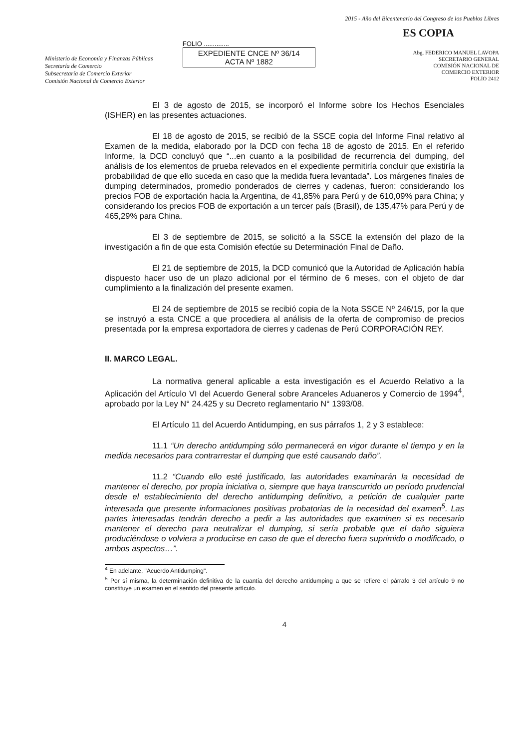Ministerio de Economía y Finanzas Públicas
Secretaría de Comercio
Subsecretaría de Comercio Exterior
Comisión Nacional de Comercio Exterior
FOLIO ..............
EXPEDIENTE CNCE Nº 36/14
ACTA Nº 1882
2015 - Año del Bicentenario del Congreso de los Pueblos Libres
ES COPIA
Abg. FEDERICO MANUEL LAVOPA
SECRETARIO GENERAL
COMISIÓN NACIONAL DE
COMERCIO EXTERIOR
FOLIO 2412
El 3 de agosto de 2015, se incorporó el Informe sobre los Hechos Esenciales (ISHER) en las presentes actuaciones.
El 18 de agosto de 2015, se recibió de la SSCE copia del Informe Final relativo al Examen de la medida, elaborado por la DCD con fecha 18 de agosto de 2015. En el referido Informe, la DCD concluyó que “...en cuanto a la posibilidad de recurrencia del dumping, del análisis de los elementos de prueba relevados en el expediente permitiría concluir que existiría la probabilidad de que ello suceda en caso que la medida fuera levantada”. Los márgenes finales de dumping determinados, promedio ponderados de cierres y cadenas, fueron: considerando los precios FOB de exportación hacia la Argentina, de 41,85% para Perú y de 610,09% para China; y considerando los precios FOB de exportación a un tercer país (Brasil), de 135,47% para Perú y de 465,29% para China.
El 3 de septiembre de 2015, se solicitó a la SSCE la extensión del plazo de la investigación a fin de que esta Comisión efectúe su Determinación Final de Daño.
El 21 de septiembre de 2015, la DCD comunicó que la Autoridad de Aplicación había dispuesto hacer uso de un plazo adicional por el término de 6 meses, con el objeto de dar cumplimiento a la finalización del presente examen.
El 24 de septiembre de 2015 se recibió copia de la Nota SSCE Nº 246/15, por la que se instruyó a esta CNCE a que procediera al análisis de la oferta de compromiso de precios presentada por la empresa exportadora de cierres y cadenas de Perú CORPORACIÓN REY.
II. MARCO LEGAL.
La normativa general aplicable a esta investigación es el Acuerdo Relativo a la Aplicación del Artículo VI del Acuerdo General sobre Aranceles Aduaneros y Comercio de 1994<sup>4</sup>, aprobado por la Ley N° 24.425 y su Decreto reglamentario N° 1393/08.
El Artículo 11 del Acuerdo Antidumping, en sus párrafos 1, 2 y 3 establece:
11.1 “Un derecho antidumping sólo permanecerá en vigor durante el tiempo y en la medida necesarios para contrarrestar el dumping que esté causando daño”.
11.2 “Cuando ello esté justificado, las autoridades examinarán la necesidad de mantener el derecho, por propia iniciativa o, siempre que haya transcurrido un período prudencial desde el establecimiento del derecho antidumping definitivo, a petición de cualquier parte interesada que presente informaciones positivas probatorias de la necesidad del examen<sup>5</sup>. Las partes interesadas tendrán derecho a pedir a las autoridades que examinen si es necesario mantener el derecho para neutralizar el dumping, si sería probable que el daño siguiera produciéndose o volviera a producirse en caso de que el derecho fuera suprimido o modificado, o ambos aspectos…”.
<sup>4</sup> En adelante, "Acuerdo Antidumping".
<sup>5</sup> Por sí misma, la determinación definitiva de la cuantía del derecho antidumping a que se refiere el párrafo 3 del artículo 9 no constituye un examen en el sentido del presente artículo.
4